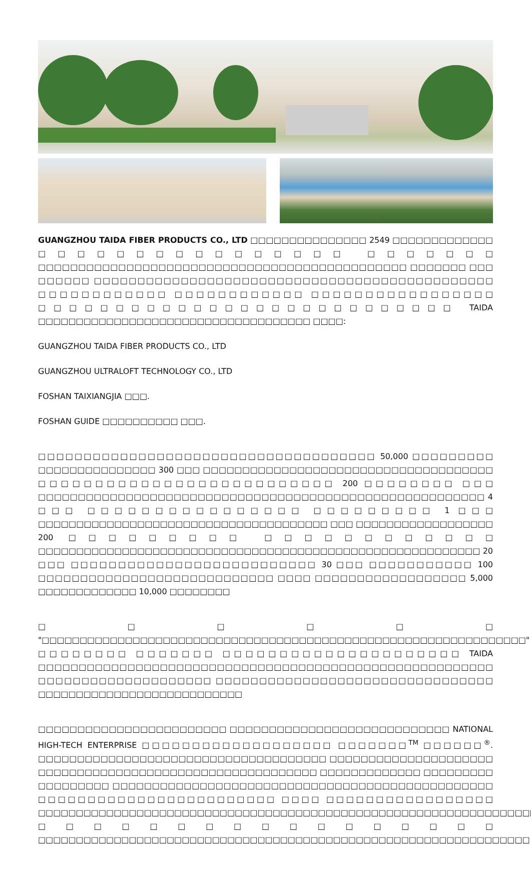GUANGZHOU TAIDA FIBER PRODUCTS CO., LTD □□□□□□□□□□□□□□□ 2549 □□□□□□□□□□□□□ □□□□□□□□□□□□□□□□ □□□□□□□ □□□□□□□□□□□□□□□□□□□□□□□□□□□□□□□□□□□□□□□□□□□□□□ □□□□□□□ □□□ □□□□□□ □□□□□□□□□□□□□□□□□□□□□□□□□□□□□□□□□□□□□□□□□□□□□□ □□□□□□□□□□□□ □□□□□□□□□□□□ □□□□□□□□□□□□□□□□□ □□□□□□□□□□□□□□□□□□□□□□□□□□□ TAIDA □□□□□□□□□□□□□□□□□□□□□□□□□□□□□□□□□□□□ □□□□:
GUANGZHOU TAIDA FIBER PRODUCTS CO., LTD
GUANGZHOU ULTRALOFT TECHNOLOGY CO., LTD
FOSHAN TAIXIANGJIA □□□.
FOSHAN GUIDE □□□□□□□□□□ □□□.
□□□□□□□□□□□□□□□□□□□□□□□□□□□□□□□□□□□□□ 50,000 □□□□□□□□□ □□□□□□□□□□□□□□□ 300 □□□ □□□□□□□□□□□□□□□□□□□□□□□□□□□□□□□□□□□□□ □□□□□□□□□□□□□□□□□□□□□□□□□□ 200 □□□□□□□□ □□□ □□□□□□□□□□□□□□□□□□□□□□□□□□□□□□□□□□□□□□□□□□□□□□□□□□□□□□□□ 4 □□□ □□□□□□□□□□□□□□□□ □□□□□□□□□ 1 □□□ □□□□□□□□□□□□□□□□□□□□□□□□□□□□□□□□□□□□□□ □□□ □□□□□□□□□□□□□□□□□□ 200 □□□□□□□□□ □□□□□□□□□□□□ □□□□□□□□□□□□□□□□□□□□□□□□□□□□□□□□□□□□□□□□□□□□□□□□□□□□□□□□□□ 20 □□□ □□□□□□□□□□□□□□□□□□□□□□□□□□ 30 □□□ □□□□□□□□□□□ 100 □□□□□□□□□□□□□□□□□□□□□□□□□□□□ □□□□ □□□□□□□□□□□□□□□□□□ 5,000 □□□□□□□□□□□□□ 10,000 □□□□□□□□
□□□□□□ "□□□□□□□□□□□□□□□□□□□□□□□□□□□□□□□□□□□□□□□□□□□□□□□□□□□□□□□□□□□□□□□□" □□□□□□□□ □□□□□□□ □□□□□□□□□□□□□□□□□□□□□ TAIDA □□□□□□□□□□□□□□□□□□□□□□□□□□□□□□□□□□□□□□□□□□□□□□□□□□□□□□□□ □□□□□□□□□□□□□□□□□□□□ □□□□□□□□□□□□□□□□□□□□□□□□□□□□□□□□ □□□□□□□□□□□□□□□□□□□□□□□□□□□
□□□□□□□□□□□□□□□□□□□□□□□□ □□□□□□□□□□□□□□□□□□□□□□□□□□□□ NATIONAL HIGH-TECH ENTERPRISE □□□□□□□□□□□□□□□□□□□ □□□□□□□<sup>TM</sup> □□□□□□<sup>®</sup>. □□□□□□□□□□□□□□□□□□□□□□□□□□□□□□□□□□□□□ □□□□□□□□□□□□□□□□□□□□□ □□□□□□□□□□□□□□□□□□□□□□□□□□□□□□□□□□□□ □□□□□□□□□□□□□ □□□□□□□□□ □□□□□□□□□ □□□□□□□□□□□□□□□□□□□□□□□□□□□□□□□□□□□□□□□□□□□□□□□□ □□□□□□□□□□□□□□□□□□□□□□□□ □□□□ □□□□□□□□□□□□□□□□□ □□□□□□□□□□□□□□□□□□□□□□□□□□□□□□□□□□□□□□□□□□□□□□□□□□□□□□□□□□□□□□□□□□ □□□□□□□□□□□□□□□□□ □□□□□□□□□□□□□□□□□□□□□□□□□□□□□□□□□□□□□□□□□□□□□□□□□□□□□□□□□□□□□□□□□